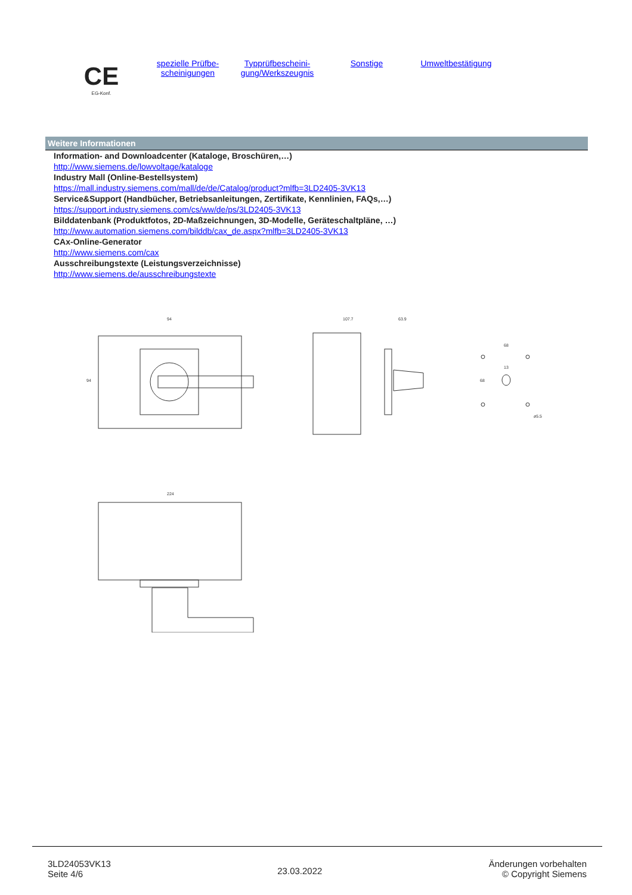CE
EG-Konf.
spezielle Prüfbe-
scheinigungen
Typprüfbescheini-
gung/Werkszeugnis
Sonstige Umweltbestätigung
Weitere Informationen
Information- and Downloadcenter (Kataloge, Broschüren,…)
http://www.siemens.de/lowvoltage/kataloge
Industry Mall (Online-Bestellsystem)
https://mall.industry.siemens.com/mall/de/de/Catalog/product?mlfb=3LD2405-3VK13
Service&Support (Handbücher, Betriebsanleitungen, Zertifikate, Kennlinien, FAQs,…)
https://support.industry.siemens.com/cs/ww/de/ps/3LD2405-3VK13
Bilddatenbank (Produktfotos, 2D-Maßzeichnungen, 3D-Modelle, Geräteschaltpläne, …)
http://www.automation.siemens.com/bilddb/cax_de.aspx?mlfb=3LD2405-3VK13
CAx-Online-Generator
http://www.siemens.com/cax
Ausschreibungstexte (Leistungsverzeichnisse)
http://www.siemens.de/ausschreibungstexte
94
94
107.7
63.9
68
13
68
ø5.5
224
3LD24053VK13
Seite 4/6
23.03.2022
Änderungen vorbehalten
© Copyright Siemens